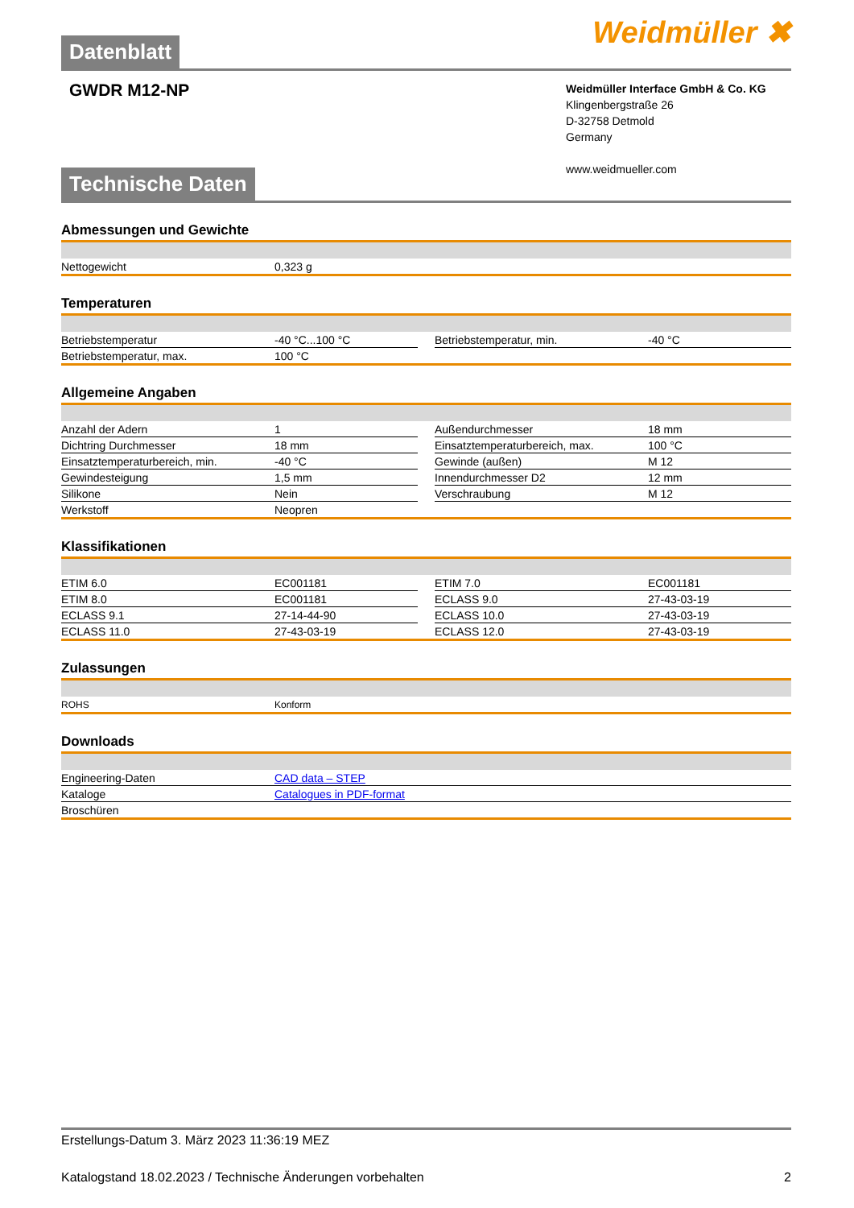Datenblatt
Weidmüller ✖
GWDR M12-NP
Weidmüller Interface GmbH & Co. KG
Klingenbergstraße 26
D-32758 Detmold
Germany
www.weidmueller.com
Technische Daten
Abmessungen und Gewichte
| Nettogewicht | 0,323 g |
Temperaturen
| Betriebstemperatur | -40 °C...100 °C | | Betriebstemperatur, min. | -40 °C |
| Betriebstemperatur, max. | 100 °C | | | |
Allgemeine Angaben
| Anzahl der Adern | 1 | | Außendurchmesser | 18 mm |
| Dichtring Durchmesser | 18 mm | | Einsatztemperaturbereich, max. | 100 °C |
| Einsatztemperaturbereich, min. | -40 °C | | Gewinde (außen) | M 12 |
| Gewindesteigung | 1,5 mm | | Innendurchmesser D2 | 12 mm |
| Silikone | Nein | | Verschraubung | M 12 |
| Werkstoff | Neopren | | | |
Klassifikationen
| ETIM 6.0 | EC001181 | | ETIM 7.0 | EC001181 |
| ETIM 8.0 | EC001181 | | ECLASS 9.0 | 27-43-03-19 |
| ECLASS 9.1 | 27-14-44-90 | | ECLASS 10.0 | 27-43-03-19 |
| ECLASS 11.0 | 27-43-03-19 | | ECLASS 12.0 | 27-43-03-19 |
Zulassungen
| ROHS | Konform |
Downloads
| Engineering-Daten | CAD data – STEP |
| Kataloge | Catalogues in PDF-format |
| Broschüren | |
Erstellungs-Datum 3. März 2023 11:36:19 MEZ
Katalogstand 18.02.2023 / Technische Änderungen vorbehalten 2